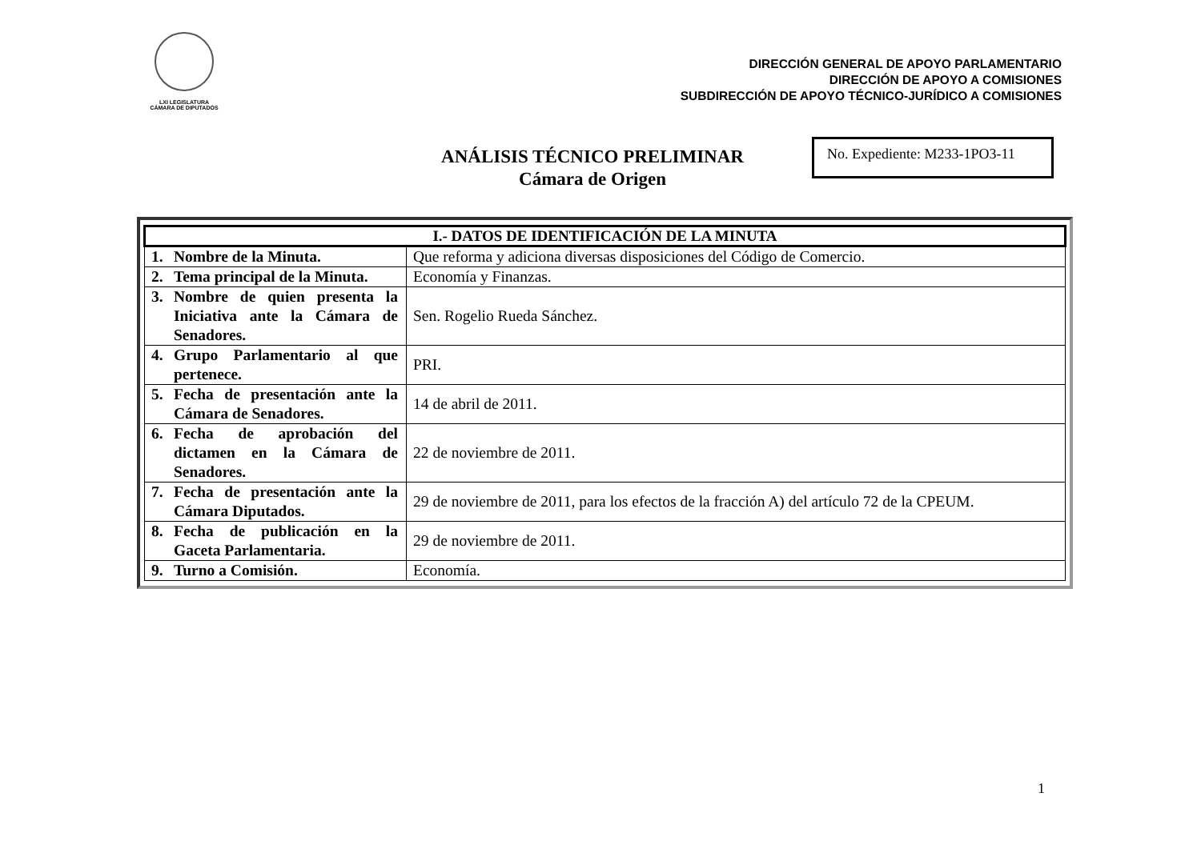LXI LEGISLATURA
CÁMARA DE DIPUTADOS
DIRECCIÓN GENERAL DE APOYO PARLAMENTARIO
DIRECCIÓN DE APOYO A COMISIONES
SUBDIRECCIÓN DE APOYO TÉCNICO-JURÍDICO A COMISIONES
ANÁLISIS TÉCNICO PRELIMINAR
Cámara de Origen
No. Expediente: M233-1PO3-11
| I.- DATOS DE IDENTIFICACIÓN DE LA MINUTA | |
| --- | --- |
| 1. Nombre de la Minuta. | Que reforma y adiciona diversas disposiciones del Código de Comercio. |
| 2. Tema principal de la Minuta. | Economía y Finanzas. |
| 3. Nombre de quien presenta la Iniciativa ante la Cámara de Senadores. | Sen. Rogelio Rueda Sánchez. |
| 4. Grupo Parlamentario al que pertenece. | PRI. |
| 5. Fecha de presentación ante la Cámara de Senadores. | 14 de abril de 2011. |
| 6. Fecha de aprobación del dictamen en la Cámara de Senadores. | 22 de noviembre de 2011. |
| 7. Fecha de presentación ante la Cámara Diputados. | 29 de noviembre de 2011, para los efectos de la fracción A) del artículo 72 de la CPEUM. |
| 8. Fecha de publicación en la Gaceta Parlamentaria. | 29 de noviembre de 2011. |
| 9. Turno a Comisión. | Economía. |
1